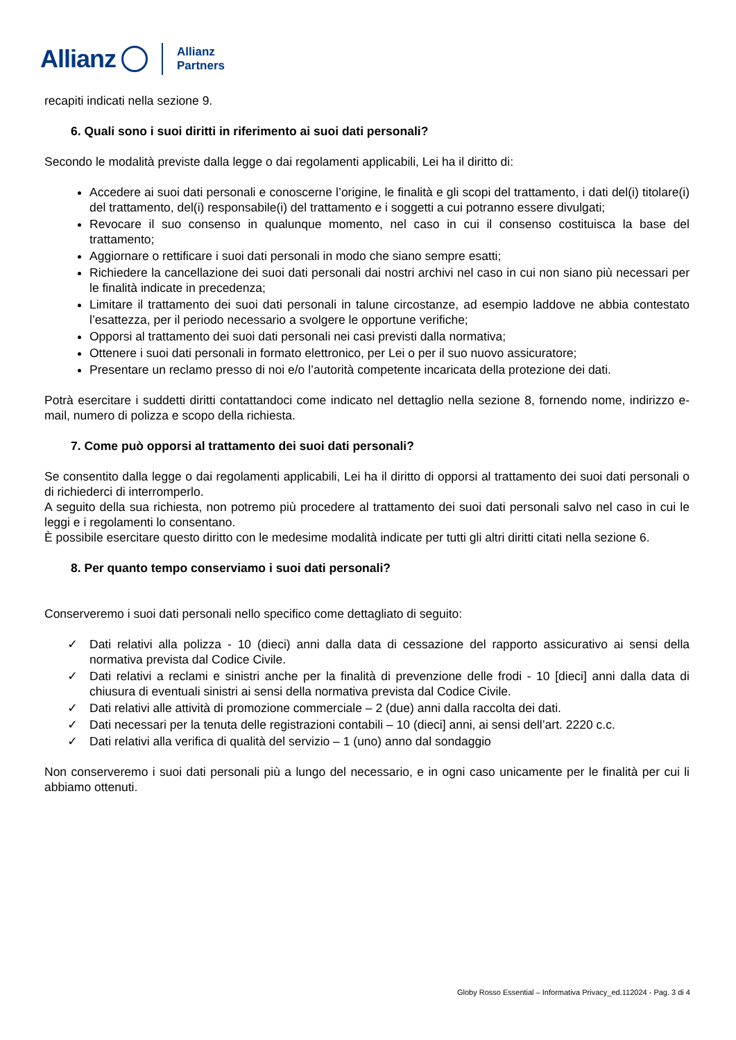Allianz Allianz
Partners
recapiti indicati nella sezione 9.
6. Quali sono i suoi diritti in riferimento ai suoi dati personali?
Secondo le modalità previste dalla legge o dai regolamenti applicabili, Lei ha il diritto di:
Accedere ai suoi dati personali e conoscerne l’origine, le finalità e gli scopi del trattamento, i dati del(i) titolare(i) del trattamento, del(i) responsabile(i) del trattamento e i soggetti a cui potranno essere divulgati;
Revocare il suo consenso in qualunque momento, nel caso in cui il consenso costituisca la base del trattamento;
Aggiornare o rettificare i suoi dati personali in modo che siano sempre esatti;
Richiedere la cancellazione dei suoi dati personali dai nostri archivi nel caso in cui non siano più necessari per le finalità indicate in precedenza;
Limitare il trattamento dei suoi dati personali in talune circostanze, ad esempio laddove ne abbia contestato l’esattezza, per il periodo necessario a svolgere le opportune verifiche;
Opporsi al trattamento dei suoi dati personali nei casi previsti dalla normativa;
Ottenere i suoi dati personali in formato elettronico, per Lei o per il suo nuovo assicuratore;
Presentare un reclamo presso di noi e/o l’autorità competente incaricata della protezione dei dati.
Potrà esercitare i suddetti diritti contattandoci come indicato nel dettaglio nella sezione 8, fornendo nome, indirizzo e-mail, numero di polizza e scopo della richiesta.
7. Come può opporsi al trattamento dei suoi dati personali?
Se consentito dalla legge o dai regolamenti applicabili, Lei ha il diritto di opporsi al trattamento dei suoi dati personali o di richiederci di interromperlo.
A seguito della sua richiesta, non potremo più procedere al trattamento dei suoi dati personali salvo nel caso in cui le leggi e i regolamenti lo consentano.
È possibile esercitare questo diritto con le medesime modalità indicate per tutti gli altri diritti citati nella sezione 6.
8. Per quanto tempo conserviamo i suoi dati personali?
Conserveremo i suoi dati personali nello specifico come dettagliato di seguito:
✓ Dati relativi alla polizza - 10 (dieci) anni dalla data di cessazione del rapporto assicurativo ai sensi della normativa prevista dal Codice Civile.
✓ Dati relativi a reclami e sinistri anche per la finalità di prevenzione delle frodi - 10 [dieci] anni dalla data di chiusura di eventuali sinistri ai sensi della normativa prevista dal Codice Civile.
✓ Dati relativi alle attività di promozione commerciale – 2 (due) anni dalla raccolta dei dati.
✓ Dati necessari per la tenuta delle registrazioni contabili – 10 (dieci] anni, ai sensi dell’art. 2220 c.c.
✓ Dati relativi alla verifica di qualità del servizio – 1 (uno) anno dal sondaggio
Non conserveremo i suoi dati personali più a lungo del necessario, e in ogni caso unicamente per le finalità per cui li abbiamo ottenuti.
Globy Rosso Essential – Informativa Privacy_ed.112024 - Pag. 3 di 4